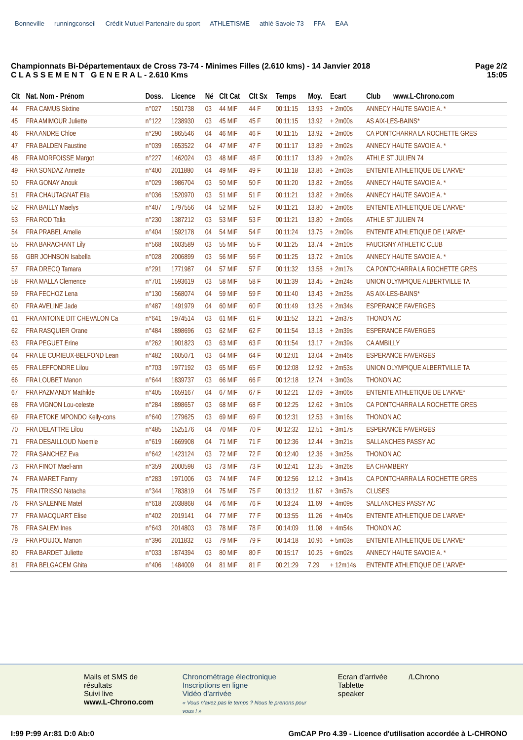Bonneville runningconseil Crédit Mutuel Partenaire du sport ATHLETISME athlé Savoie 73 FFA EAA
Championnats Bi-Départementaux de Cross 73-74 - Minimes Filles (2.610 kms) - 14 Janvier 2018
C L A S S E M E N T G E N E R A L - 2.610 Kms
Page 2/2
15:05
| Clt | Nat. Nom - Prénom | Doss. | Licence | Né | Clt Cat | Clt Sx | Temps | Moy. | Ecart | Club www.L-Chrono.com |
| --- | --- | --- | --- | --- | --- | --- | --- | --- | --- | --- |
| 44 | FRA CAMUS Sixtine | n°027 | 1501738 | 03 | 44 MIF | 44 F | 00:11:15 | 13.93 | + 2m00s | ANNECY HAUTE SAVOIE A. * |
| 45 | FRA AMIMOUR Juliette | n°122 | 1238930 | 03 | 45 MIF | 45 F | 00:11:15 | 13.92 | + 2m00s | AS AIX-LES-BAINS* |
| 46 | FRA ANDRE Chloe | n°290 | 1865546 | 04 | 46 MIF | 46 F | 00:11:15 | 13.92 | + 2m00s | CA PONTCHARRA LA ROCHETTE GRES |
| 47 | FRA BALDEN Faustine | n°039 | 1653522 | 04 | 47 MIF | 47 F | 00:11:17 | 13.89 | + 2m02s | ANNECY HAUTE SAVOIE A. * |
| 48 | FRA MORFOISSE Margot | n°227 | 1462024 | 03 | 48 MIF | 48 F | 00:11:17 | 13.89 | + 2m02s | ATHLE ST JULIEN 74 |
| 49 | FRA SONDAZ Annette | n°400 | 2011880 | 04 | 49 MIF | 49 F | 00:11:18 | 13.86 | + 2m03s | ENTENTE ATHLETIQUE DE L'ARVE* |
| 50 | FRA GONAY Anouk | n°029 | 1986704 | 03 | 50 MIF | 50 F | 00:11:20 | 13.82 | + 2m05s | ANNECY HAUTE SAVOIE A. * |
| 51 | FRA CHAUTAGNAT Elia | n°036 | 1520970 | 03 | 51 MIF | 51 F | 00:11:21 | 13.82 | + 2m06s | ANNECY HAUTE SAVOIE A. * |
| 52 | FRA BAILLY Maelys | n°407 | 1797556 | 04 | 52 MIF | 52 F | 00:11:21 | 13.80 | + 2m06s | ENTENTE ATHLETIQUE DE L'ARVE* |
| 53 | FRA ROD Talia | n°230 | 1387212 | 03 | 53 MIF | 53 F | 00:11:21 | 13.80 | + 2m06s | ATHLE ST JULIEN 74 |
| 54 | FRA PRABEL Amelie | n°404 | 1592178 | 04 | 54 MIF | 54 F | 00:11:24 | 13.75 | + 2m09s | ENTENTE ATHLETIQUE DE L'ARVE* |
| 55 | FRA BARACHANT Lily | n°568 | 1603589 | 03 | 55 MIF | 55 F | 00:11:25 | 13.74 | + 2m10s | FAUCIGNY ATHLETIC CLUB |
| 56 | GBR JOHNSON Isabella | n°028 | 2006899 | 03 | 56 MIF | 56 F | 00:11:25 | 13.72 | + 2m10s | ANNECY HAUTE SAVOIE A. * |
| 57 | FRA DRECQ Tamara | n°291 | 1771987 | 04 | 57 MIF | 57 F | 00:11:32 | 13.58 | + 2m17s | CA PONTCHARRA LA ROCHETTE GRES |
| 58 | FRA MALLA Clemence | n°701 | 1593619 | 03 | 58 MIF | 58 F | 00:11:39 | 13.45 | + 2m24s | UNION OLYMPIQUE ALBERTVILLE TA |
| 59 | FRA FECHOZ Lena | n°130 | 1568074 | 04 | 59 MIF | 59 F | 00:11:40 | 13.43 | + 2m25s | AS AIX-LES-BAINS* |
| 60 | FRA AVELINE Jade | n°487 | 1491979 | 04 | 60 MIF | 60 F | 00:11:49 | 13.26 | + 2m34s | ESPERANCE FAVERGES |
| 61 | FRA ANTOINE DIT CHEVALON Ca | n°641 | 1974514 | 03 | 61 MIF | 61 F | 00:11:52 | 13.21 | + 2m37s | THONON AC |
| 62 | FRA RASQUIER Orane | n°484 | 1898696 | 03 | 62 MIF | 62 F | 00:11:54 | 13.18 | + 2m39s | ESPERANCE FAVERGES |
| 63 | FRA PEGUET Erine | n°262 | 1901823 | 03 | 63 MIF | 63 F | 00:11:54 | 13.17 | + 2m39s | CA AMBILLY |
| 64 | FRA LE CURIEUX-BELFOND Lean | n°482 | 1605071 | 03 | 64 MIF | 64 F | 00:12:01 | 13.04 | + 2m46s | ESPERANCE FAVERGES |
| 65 | FRA LEFFONDRE Lilou | n°703 | 1977192 | 03 | 65 MIF | 65 F | 00:12:08 | 12.92 | + 2m53s | UNION OLYMPIQUE ALBERTVILLE TA |
| 66 | FRA LOUBET Manon | n°644 | 1839737 | 03 | 66 MIF | 66 F | 00:12:18 | 12.74 | + 3m03s | THONON AC |
| 67 | FRA PAZMANDY Mathilde | n°405 | 1659167 | 04 | 67 MIF | 67 F | 00:12:21 | 12.69 | + 3m06s | ENTENTE ATHLETIQUE DE L'ARVE* |
| 68 | FRA VIGNON Lou-celeste | n°284 | 1898657 | 03 | 68 MIF | 68 F | 00:12:25 | 12.62 | + 3m10s | CA PONTCHARRA LA ROCHETTE GRES |
| 69 | FRA ETOKE MPONDO Kelly-cons | n°640 | 1279625 | 03 | 69 MIF | 69 F | 00:12:31 | 12.53 | + 3m16s | THONON AC |
| 70 | FRA DELATTRE Lilou | n°485 | 1525176 | 04 | 70 MIF | 70 F | 00:12:32 | 12.51 | + 3m17s | ESPERANCE FAVERGES |
| 71 | FRA DESAILLOUD Noemie | n°619 | 1669908 | 04 | 71 MIF | 71 F | 00:12:36 | 12.44 | + 3m21s | SALLANCHES PASSY AC |
| 72 | FRA SANCHEZ Eva | n°642 | 1423124 | 03 | 72 MIF | 72 F | 00:12:40 | 12.36 | + 3m25s | THONON AC |
| 73 | FRA FINOT Mael-ann | n°359 | 2000598 | 03 | 73 MIF | 73 F | 00:12:41 | 12.35 | + 3m26s | EA CHAMBERY |
| 74 | FRA MARET Fanny | n°283 | 1971006 | 03 | 74 MIF | 74 F | 00:12:56 | 12.12 | + 3m41s | CA PONTCHARRA LA ROCHETTE GRES |
| 75 | FRA ITRISSO Natacha | n°344 | 1783819 | 04 | 75 MIF | 75 F | 00:13:12 | 11.87 | + 3m57s | CLUSES |
| 76 | FRA SALENNE Matel | n°618 | 2038868 | 04 | 76 MIF | 76 F | 00:13:24 | 11.69 | + 4m09s | SALLANCHES PASSY AC |
| 77 | FRA MACQUART Elise | n°402 | 2019141 | 04 | 77 MIF | 77 F | 00:13:55 | 11.26 | + 4m40s | ENTENTE ATHLETIQUE DE L'ARVE* |
| 78 | FRA SALEM Ines | n°643 | 2014803 | 03 | 78 MIF | 78 F | 00:14:09 | 11.08 | + 4m54s | THONON AC |
| 79 | FRA POUJOL Manon | n°396 | 2011832 | 03 | 79 MIF | 79 F | 00:14:18 | 10.96 | + 5m03s | ENTENTE ATHLETIQUE DE L'ARVE* |
| 80 | FRA BARDET Juliette | n°033 | 1874394 | 03 | 80 MIF | 80 F | 00:15:17 | 10.25 | + 6m02s | ANNECY HAUTE SAVOIE A. * |
| 81 | FRA BELGACEM Ghita | n°406 | 1484009 | 04 | 81 MIF | 81 F | 00:21:29 | 7.29 | + 12m14s | ENTENTE ATHLETIQUE DE L'ARVE* |
Mails et SMS de résultats
Suivi live
www.L-Chrono.com
Chronométrage électronique
Inscriptions en ligne
Vidéo d'arrivée
« Vous n'avez pas le temps ? Nous le prenons pour vous ! »
Ecran d'arrivée
Tablette speaker
/LChrono
I:99 P:99 Ar:81 D:0 Ab:0 GmCAP Pro 4.39 - Licence d'utilisation accordée à L-CHRONO